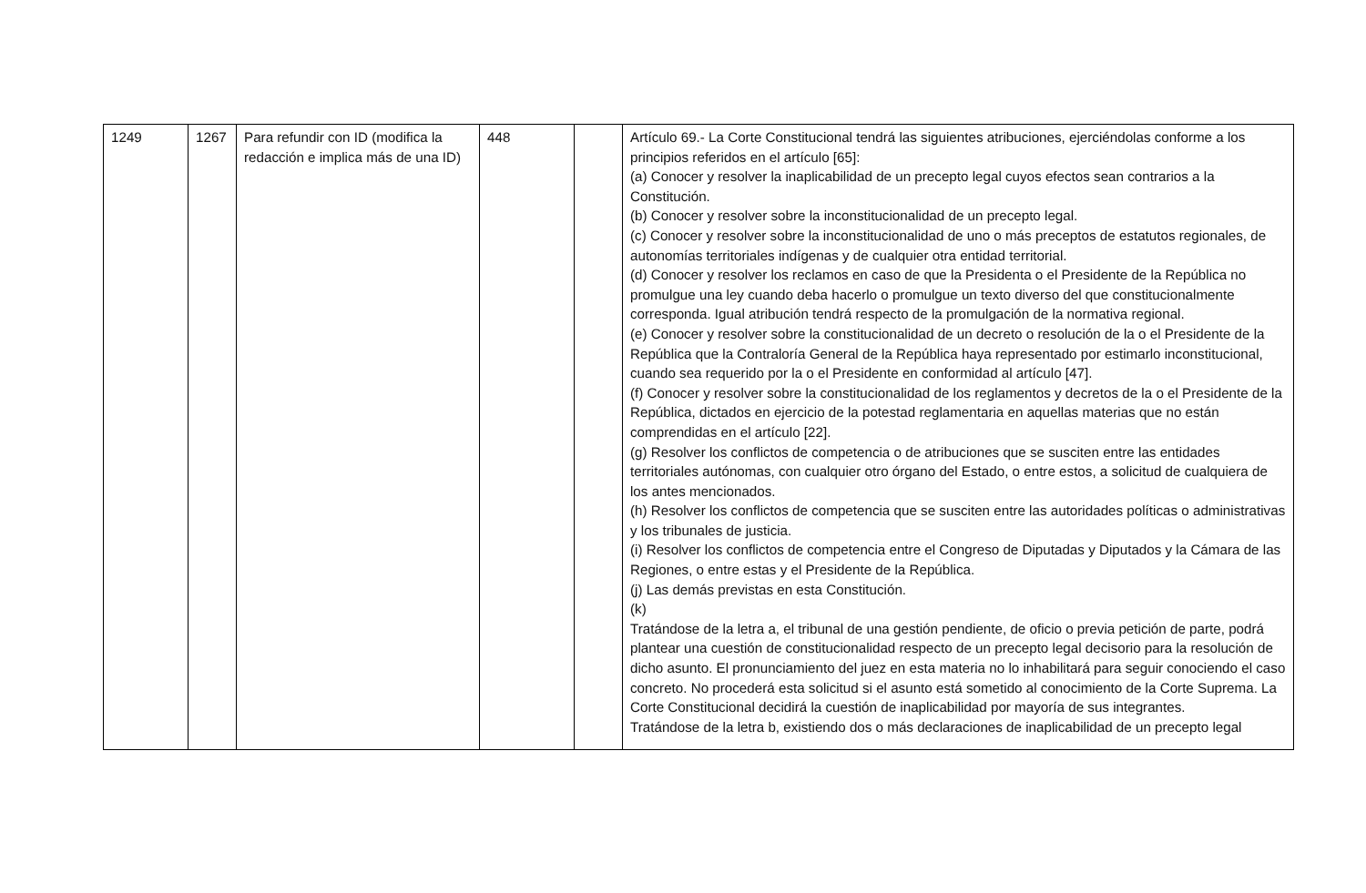| 1249 | 1267 | Para refundir con ID (modifica la redacción e implica más de una ID) | 448 | | Artículo 69.- La Corte Constitucional tendrá las siguientes atribuciones, ejerciéndolas conforme a los principios referidos en el artículo [65]: (a) Conocer y resolver la inaplicabilidad de un precepto legal cuyos efectos sean contrarios a la Constitución. (b) Conocer y resolver sobre la inconstitucionalidad de un precepto legal. (c) Conocer y resolver sobre la inconstitucionalidad de uno o más preceptos de estatutos regionales, de autonomías territoriales indígenas y de cualquier otra entidad territorial. (d) Conocer y resolver los reclamos en caso de que la Presidenta o el Presidente de la República no promulgue una ley cuando deba hacerlo o promulgue un texto diverso del que constitucionalmente corresponda. Igual atribución tendrá respecto de la promulgación de la normativa regional. (e) Conocer y resolver sobre la constitucionalidad de un decreto o resolución de la o el Presidente de la República que la Contraloría General de la República haya representado por estimarlo inconstitucional, cuando sea requerido por la o el Presidente en conformidad al artículo [47]. (f) Conocer y resolver sobre la constitucionalidad de los reglamentos y decretos de la o el Presidente de la República, dictados en ejercicio de la potestad reglamentaria en aquellas materias que no están comprendidas en el artículo [22]. (g) Resolver los conflictos de competencia o de atribuciones que se susciten entre las entidades territoriales autónomas, con cualquier otro órgano del Estado, o entre estos, a solicitud de cualquiera de los antes mencionados. (h) Resolver los conflictos de competencia que se susciten entre las autoridades políticas o administrativas y los tribunales de justicia. (i) Resolver los conflictos de competencia entre el Congreso de Diputadas y Diputados y la Cámara de las Regiones, o entre estas y el Presidente de la República. (j) Las demás previstas en esta Constitución. (k) Tratándose de la letra a, el tribunal de una gestión pendiente, de oficio o previa petición de parte, podrá plantear una cuestión de constitucionalidad respecto de un precepto legal decisorio para la resolución de dicho asunto. El pronunciamiento del juez en esta materia no lo inhabilitará para seguir conociendo el caso concreto. No procederá esta solicitud si el asunto está sometido al conocimiento de la Corte Suprema. La Corte Constitucional decidirá la cuestión de inaplicabilidad por mayoría de sus integrantes. Tratándose de la letra b, existiendo dos o más declaraciones de inaplicabilidad de un precepto legal |